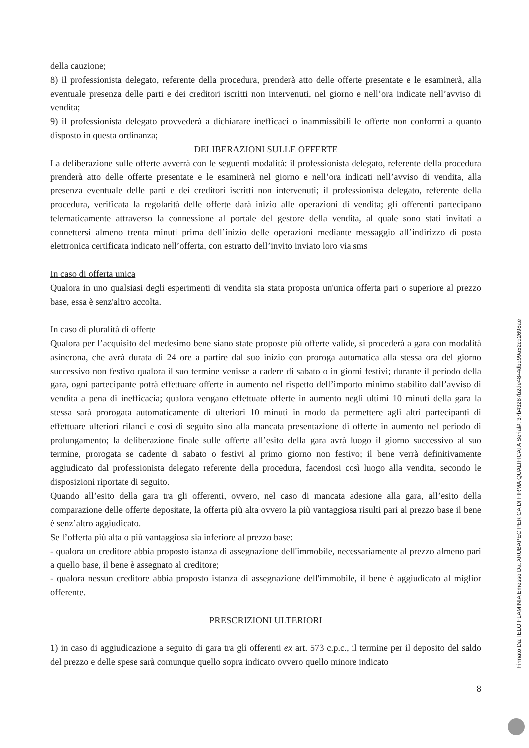della cauzione;
8) il professionista delegato, referente della procedura, prenderà atto delle offerte presentate e le esaminerà, alla eventuale presenza delle parti e dei creditori iscritti non intervenuti, nel giorno e nell’ora indicate nell’avviso di vendita;
9) il professionista delegato provvederà a dichiarare inefficaci o inammissibili le offerte non conformi a quanto disposto in questa ordinanza;
DELIBERAZIONI SULLE OFFERTE
La deliberazione sulle offerte avverrà con le seguenti modalità: il professionista delegato, referente della procedura prenderà atto delle offerte presentate e le esaminerà nel giorno e nell’ora indicati nell’avviso di vendita, alla presenza eventuale delle parti e dei creditori iscritti non intervenuti; il professionista delegato, referente della procedura, verificata la regolarità delle offerte darà inizio alle operazioni di vendita; gli offerenti partecipano telematicamente attraverso la connessione al portale del gestore della vendita, al quale sono stati invitati a connettersi almeno trenta minuti prima dell’inizio delle operazioni mediante messaggio all’indirizzo di posta elettronica certificata indicato nell’offerta, con estratto dell’invito inviato loro via sms
In caso di offerta unica
Qualora in uno qualsiasi degli esperimenti di vendita sia stata proposta un'unica offerta pari o superiore al prezzo base, essa è senz'altro accolta.
In caso di pluralità di offerte
Qualora per l’acquisito del medesimo bene siano state proposte più offerte valide, si procederà a gara con modalità asincrona, che avrà durata di 24 ore a partire dal suo inizio con proroga automatica alla stessa ora del giorno successivo non festivo qualora il suo termine venisse a cadere di sabato o in giorni festivi; durante il periodo della gara, ogni partecipante potrà effettuare offerte in aumento nel rispetto dell’importo minimo stabilito dall’avviso di vendita a pena di inefficacia; qualora vengano effettuate offerte in aumento negli ultimi 10 minuti della gara la stessa sarà prorogata automaticamente di ulteriori 10 minuti in modo da permettere agli altri partecipanti di effettuare ulteriori rilanci e così di seguito sino alla mancata presentazione di offerte in aumento nel periodo di prolungamento; la deliberazione finale sulle offerte all’esito della gara avrà luogo il giorno successivo al suo termine, prorogata se cadente di sabato o festivi al primo giorno non festivo; il bene verrà definitivamente aggiudicato dal professionista delegato referente della procedura, facendosi così luogo alla vendita, secondo le disposizioni riportate di seguito.
Quando all’esito della gara tra gli offerenti, ovvero, nel caso di mancata adesione alla gara, all’esito della comparazione delle offerte depositate, la offerta più alta ovvero la più vantaggiosa risulti pari al prezzo base il bene è senz’altro aggiudicato.
Se l’offerta più alta o più vantaggiosa sia inferiore al prezzo base:
- qualora un creditore abbia proposto istanza di assegnazione dell'immobile, necessariamente al prezzo almeno pari a quello base, il bene è assegnato al creditore;
- qualora nessun creditore abbia proposto istanza di assegnazione dell'immobile, il bene è aggiudicato al miglior offerente.
PRESCRIZIONI ULTERIORI
1) in caso di aggiudicazione a seguito di gara tra gli offerenti ex art. 573 c.p.c., il termine per il deposito del saldo del prezzo e delle spese sarà comunque quello sopra indicato ovvero quello minore indicato
8
Firmato Da: IELO FLAMINIA Emesso Da: ARUBAPEC PER CA DI FIRMA QUALIFICATA Serial#: 37b43287b2de4844dbd99a52cd2698ae